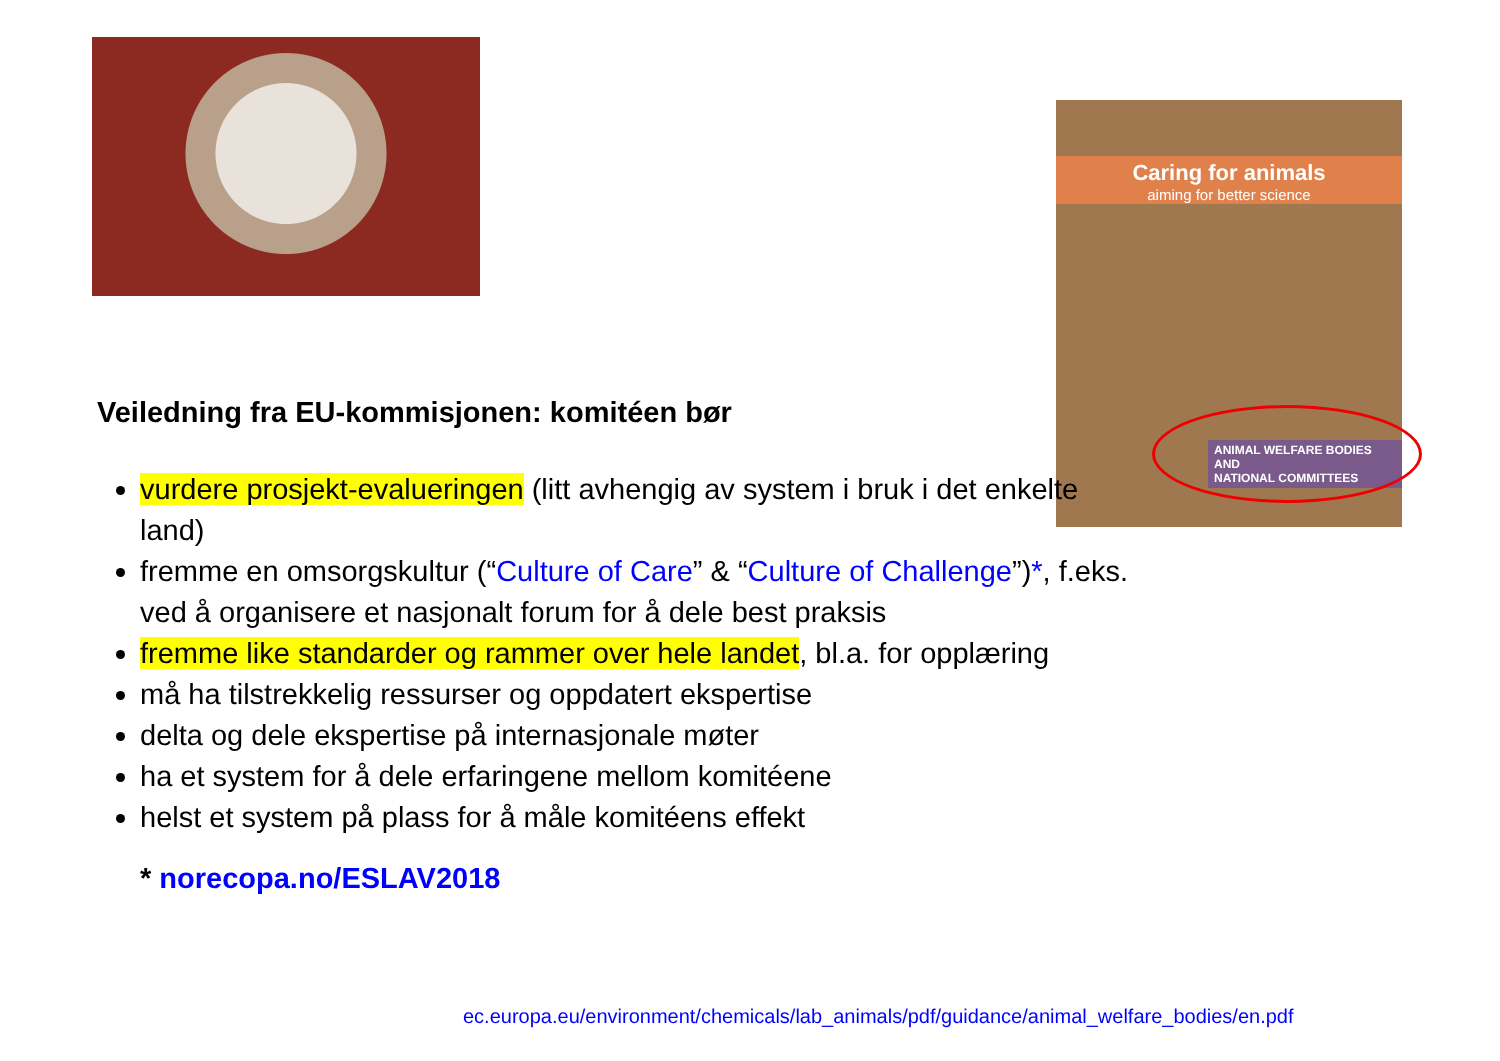Caring for animals
aiming for better science
ANIMAL WELFARE BODIES AND
NATIONAL COMMITTEES
Veiledning fra EU-kommisjonen: komitéen bør
vurdere prosjekt-evalueringen (litt avhengig av system i bruk i det enkelte land)
fremme en omsorgskultur (“Culture of Care” & “Culture of Challenge”)*, f.eks. ved å organisere et nasjonalt forum for å dele best praksis
fremme like standarder og rammer over hele landet, bl.a. for opplæring
må ha tilstrekkelig ressurser og oppdatert ekspertise
delta og dele ekspertise på internasjonale møter
ha et system for å dele erfaringene mellom komitéene
helst et system på plass for å måle komitéens effekt
* norecopa.no/ESLAV2018
ec.europa.eu/environment/chemicals/lab_animals/pdf/guidance/animal_welfare_bodies/en.pdf